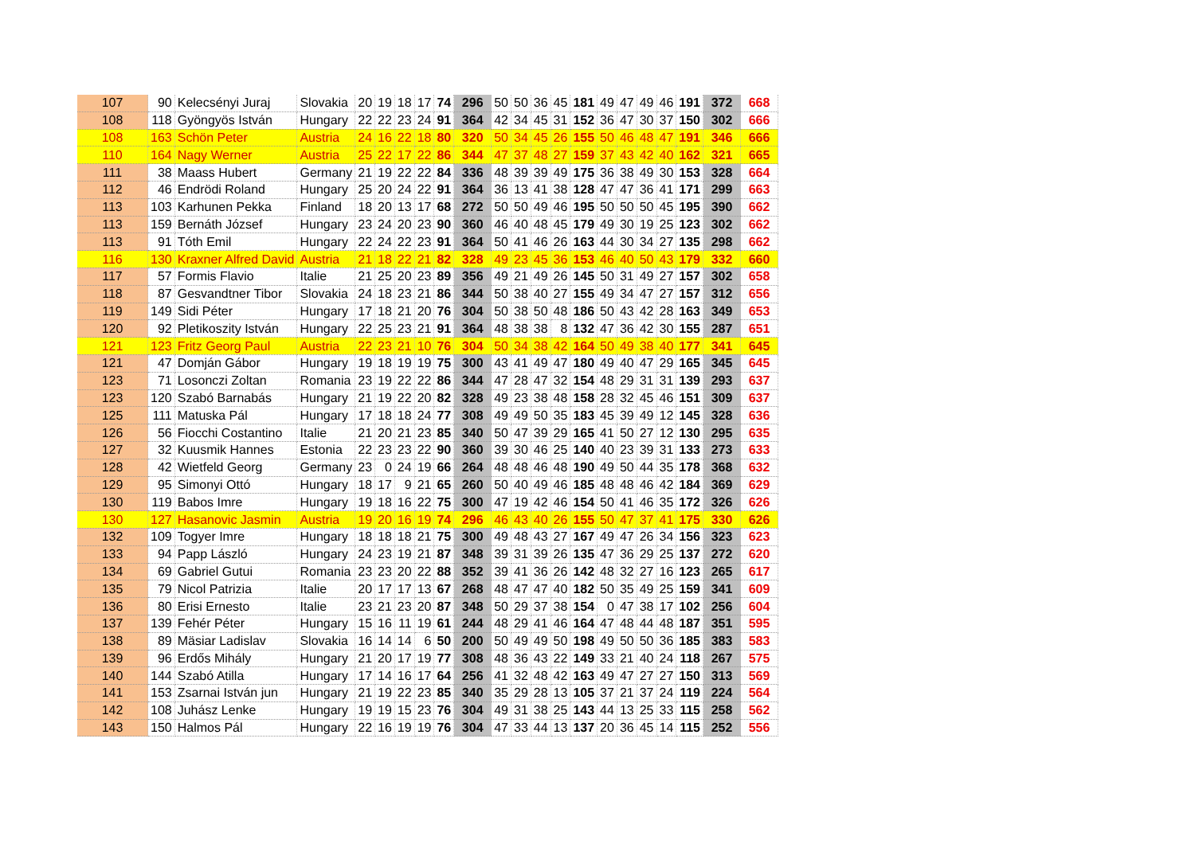| 107 | 90 | Kelecsényi Juraj | Slovakia | 20 | 19 | 18 | 17 | 74 | 296 | 50 | 50 | 36 | 45 | 181 | 49 | 47 | 49 | 46 | 191 | 372 | 668 |
| 108 | 118 | Gyöngyös István | Hungary | 22 | 22 | 23 | 24 | 91 | 364 | 42 | 34 | 45 | 31 | 152 | 36 | 47 | 30 | 37 | 150 | 302 | 666 |
| 108 | 163 | Schön Peter | Austria | 24 | 16 | 22 | 18 | 80 | 320 | 50 | 34 | 45 | 26 | 155 | 50 | 46 | 48 | 47 | 191 | 346 | 666 |
| 110 | 164 | Nagy Werner | Austria | 25 | 22 | 17 | 22 | 86 | 344 | 47 | 37 | 48 | 27 | 159 | 37 | 43 | 42 | 40 | 162 | 321 | 665 |
| 111 | 38 | Maass Hubert | Germany | 21 | 19 | 22 | 22 | 84 | 336 | 48 | 39 | 39 | 49 | 175 | 36 | 38 | 49 | 30 | 153 | 328 | 664 |
| 112 | 46 | Endrödi Roland | Hungary | 25 | 20 | 24 | 22 | 91 | 364 | 36 | 13 | 41 | 38 | 128 | 47 | 47 | 36 | 41 | 171 | 299 | 663 |
| 113 | 103 | Karhunen Pekka | Finland | 18 | 20 | 13 | 17 | 68 | 272 | 50 | 50 | 49 | 46 | 195 | 50 | 50 | 50 | 45 | 195 | 390 | 662 |
| 113 | 159 | Bernáth József | Hungary | 23 | 24 | 20 | 23 | 90 | 360 | 46 | 40 | 48 | 45 | 179 | 49 | 30 | 19 | 25 | 123 | 302 | 662 |
| 113 | 91 | Tóth Emil | Hungary | 22 | 24 | 22 | 23 | 91 | 364 | 50 | 41 | 46 | 26 | 163 | 44 | 30 | 34 | 27 | 135 | 298 | 662 |
| 116 | 130 | Kraxner Alfred David | Austria | 21 | 18 | 22 | 21 | 82 | 328 | 49 | 23 | 45 | 36 | 153 | 46 | 40 | 50 | 43 | 179 | 332 | 660 |
| 117 | 57 | Formis Flavio | Italie | 21 | 25 | 20 | 23 | 89 | 356 | 49 | 21 | 49 | 26 | 145 | 50 | 31 | 49 | 27 | 157 | 302 | 658 |
| 118 | 87 | Gesvandtner Tibor | Slovakia | 24 | 18 | 23 | 21 | 86 | 344 | 50 | 38 | 40 | 27 | 155 | 49 | 34 | 47 | 27 | 157 | 312 | 656 |
| 119 | 149 | Sidi Péter | Hungary | 17 | 18 | 21 | 20 | 76 | 304 | 50 | 38 | 50 | 48 | 186 | 50 | 43 | 42 | 28 | 163 | 349 | 653 |
| 120 | 92 | Pletikoszity István | Hungary | 22 | 25 | 23 | 21 | 91 | 364 | 48 | 38 | 38 | 8 | 132 | 47 | 36 | 42 | 30 | 155 | 287 | 651 |
| 121 | 123 | Fritz Georg Paul | Austria | 22 | 23 | 21 | 10 | 76 | 304 | 50 | 34 | 38 | 42 | 164 | 50 | 49 | 38 | 40 | 177 | 341 | 645 |
| 121 | 47 | Domján Gábor | Hungary | 19 | 18 | 19 | 19 | 75 | 300 | 43 | 41 | 49 | 47 | 180 | 49 | 40 | 47 | 29 | 165 | 345 | 645 |
| 123 | 71 | Losonczi Zoltan | Romania | 23 | 19 | 22 | 22 | 86 | 344 | 47 | 28 | 47 | 32 | 154 | 48 | 29 | 31 | 31 | 139 | 293 | 637 |
| 123 | 120 | Szabó Barnabás | Hungary | 21 | 19 | 22 | 20 | 82 | 328 | 49 | 23 | 38 | 48 | 158 | 28 | 32 | 45 | 46 | 151 | 309 | 637 |
| 125 | 111 | Matuska Pál | Hungary | 17 | 18 | 18 | 24 | 77 | 308 | 49 | 49 | 50 | 35 | 183 | 45 | 39 | 49 | 12 | 145 | 328 | 636 |
| 126 | 56 | Fiocchi Costantino | Italie | 21 | 20 | 21 | 23 | 85 | 340 | 50 | 47 | 39 | 29 | 165 | 41 | 50 | 27 | 12 | 130 | 295 | 635 |
| 127 | 32 | Kuusmik Hannes | Estonia | 22 | 23 | 23 | 22 | 90 | 360 | 39 | 30 | 46 | 25 | 140 | 40 | 23 | 39 | 31 | 133 | 273 | 633 |
| 128 | 42 | Wietfeld Georg | Germany | 23 | 0 | 24 | 19 | 66 | 264 | 48 | 48 | 46 | 48 | 190 | 49 | 50 | 44 | 35 | 178 | 368 | 632 |
| 129 | 95 | Simonyi Ottó | Hungary | 18 | 17 | 9 | 21 | 65 | 260 | 50 | 40 | 49 | 46 | 185 | 48 | 48 | 46 | 42 | 184 | 369 | 629 |
| 130 | 119 | Babos Imre | Hungary | 19 | 18 | 16 | 22 | 75 | 300 | 47 | 19 | 42 | 46 | 154 | 50 | 41 | 46 | 35 | 172 | 326 | 626 |
| 130 | 127 | Hasanovic Jasmin | Austria | 19 | 20 | 16 | 19 | 74 | 296 | 46 | 43 | 40 | 26 | 155 | 50 | 47 | 37 | 41 | 175 | 330 | 626 |
| 132 | 109 | Togyer Imre | Hungary | 18 | 18 | 18 | 21 | 75 | 300 | 49 | 48 | 43 | 27 | 167 | 49 | 47 | 26 | 34 | 156 | 323 | 623 |
| 133 | 94 | Papp László | Hungary | 24 | 23 | 19 | 21 | 87 | 348 | 39 | 31 | 39 | 26 | 135 | 47 | 36 | 29 | 25 | 137 | 272 | 620 |
| 134 | 69 | Gabriel Gutui | Romania | 23 | 23 | 20 | 22 | 88 | 352 | 39 | 41 | 36 | 26 | 142 | 48 | 32 | 27 | 16 | 123 | 265 | 617 |
| 135 | 79 | Nicol Patrizia | Italie | 20 | 17 | 17 | 13 | 67 | 268 | 48 | 47 | 47 | 40 | 182 | 50 | 35 | 49 | 25 | 159 | 341 | 609 |
| 136 | 80 | Erisi Ernesto | Italie | 23 | 21 | 23 | 20 | 87 | 348 | 50 | 29 | 37 | 38 | 154 | 0 | 47 | 38 | 17 | 102 | 256 | 604 |
| 137 | 139 | Fehér Péter | Hungary | 15 | 16 | 11 | 19 | 61 | 244 | 48 | 29 | 41 | 46 | 164 | 47 | 48 | 44 | 48 | 187 | 351 | 595 |
| 138 | 89 | Mäsiar Ladislav | Slovakia | 16 | 14 | 14 | 6 | 50 | 200 | 50 | 49 | 49 | 50 | 198 | 49 | 50 | 50 | 36 | 185 | 383 | 583 |
| 139 | 96 | Erdős Mihály | Hungary | 21 | 20 | 17 | 19 | 77 | 308 | 48 | 36 | 43 | 22 | 149 | 33 | 21 | 40 | 24 | 118 | 267 | 575 |
| 140 | 144 | Szabó Atilla | Hungary | 17 | 14 | 16 | 17 | 64 | 256 | 41 | 32 | 48 | 42 | 163 | 49 | 47 | 27 | 27 | 150 | 313 | 569 |
| 141 | 153 | Zsarnai István jun | Hungary | 21 | 19 | 22 | 23 | 85 | 340 | 35 | 29 | 28 | 13 | 105 | 37 | 21 | 37 | 24 | 119 | 224 | 564 |
| 142 | 108 | Juhász Lenke | Hungary | 19 | 19 | 15 | 23 | 76 | 304 | 49 | 31 | 38 | 25 | 143 | 44 | 13 | 25 | 33 | 115 | 258 | 562 |
| 143 | 150 | Halmos Pál | Hungary | 22 | 16 | 19 | 19 | 76 | 304 | 47 | 33 | 44 | 13 | 137 | 20 | 36 | 45 | 14 | 115 | 252 | 556 |